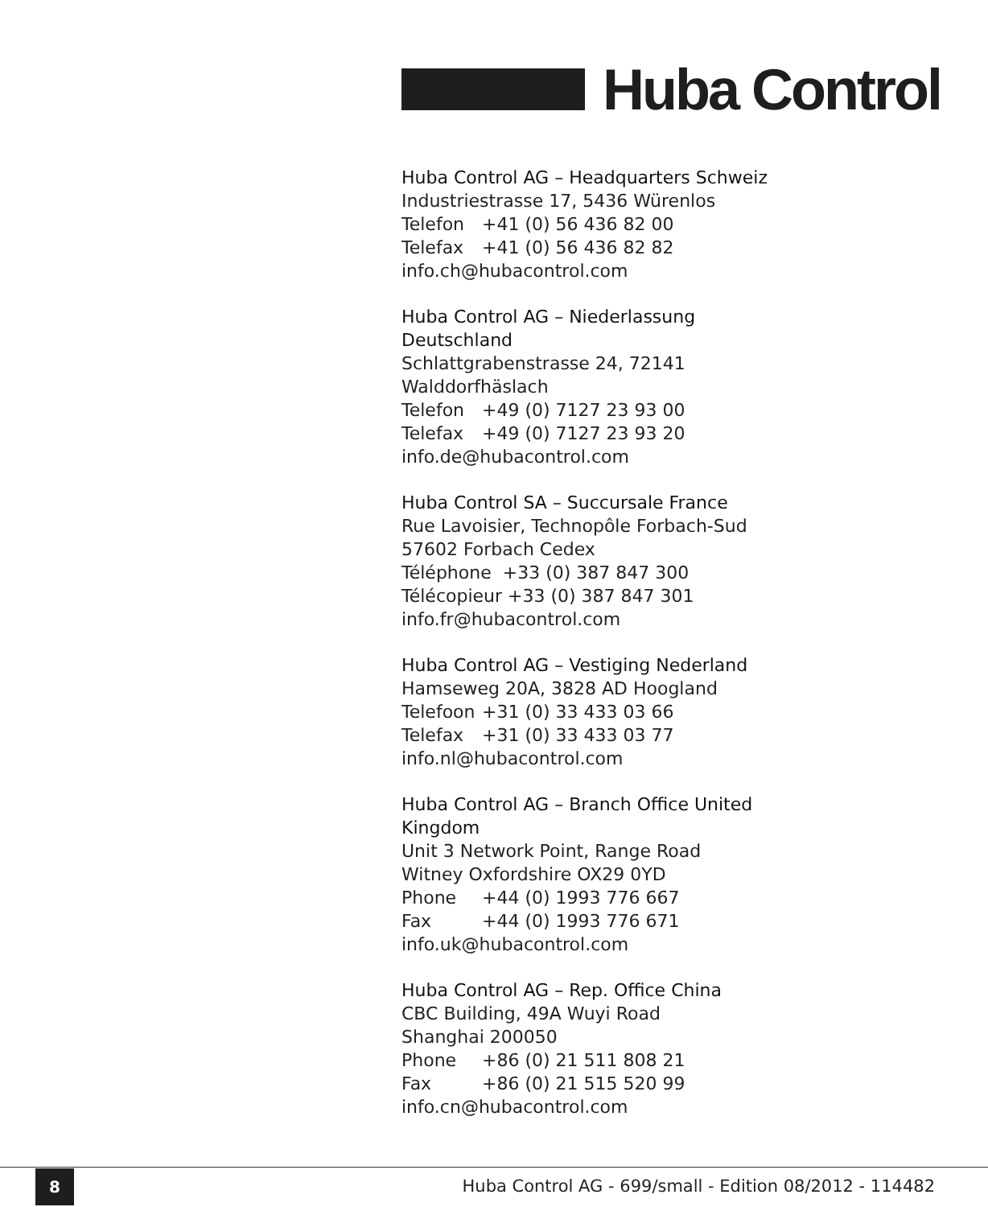Huba Control
Huba Control AG – Headquarters Schweiz
Industriestrasse 17, 5436 Würenlos
Telefon +41 (0) 56 436 82 00
Telefax +41 (0) 56 436 82 82
info.ch@hubacontrol.com
Huba Control AG – Niederlassung Deutschland
Schlattgrabenstrasse 24, 72141 Walddorfhäslach
Telefon +49 (0) 7127 23 93 00
Telefax +49 (0) 7127 23 93 20
info.de@hubacontrol.com
Huba Control SA – Succursale France
Rue Lavoisier, Technopôle Forbach-Sud
57602 Forbach Cedex
Téléphone +33 (0) 387 847 300
Télécopieur +33 (0) 387 847 301
info.fr@hubacontrol.com
Huba Control AG – Vestiging Nederland
Hamseweg 20A, 3828 AD Hoogland
Telefoon +31 (0) 33 433 03 66
Telefax +31 (0) 33 433 03 77
info.nl@hubacontrol.com
Huba Control AG – Branch Office United Kingdom
Unit 3 Network Point, Range Road
Witney Oxfordshire OX29 0YD
Phone +44 (0) 1993 776 667
Fax +44 (0) 1993 776 671
info.uk@hubacontrol.com
Huba Control AG – Rep. Office China
CBC Building, 49A Wuyi Road
Shanghai 200050
Phone +86 (0) 21 511 808 21
Fax +86 (0) 21 515 520 99
info.cn@hubacontrol.com
8
Huba Control AG - 699/small - Edition 08/2012 - 114482